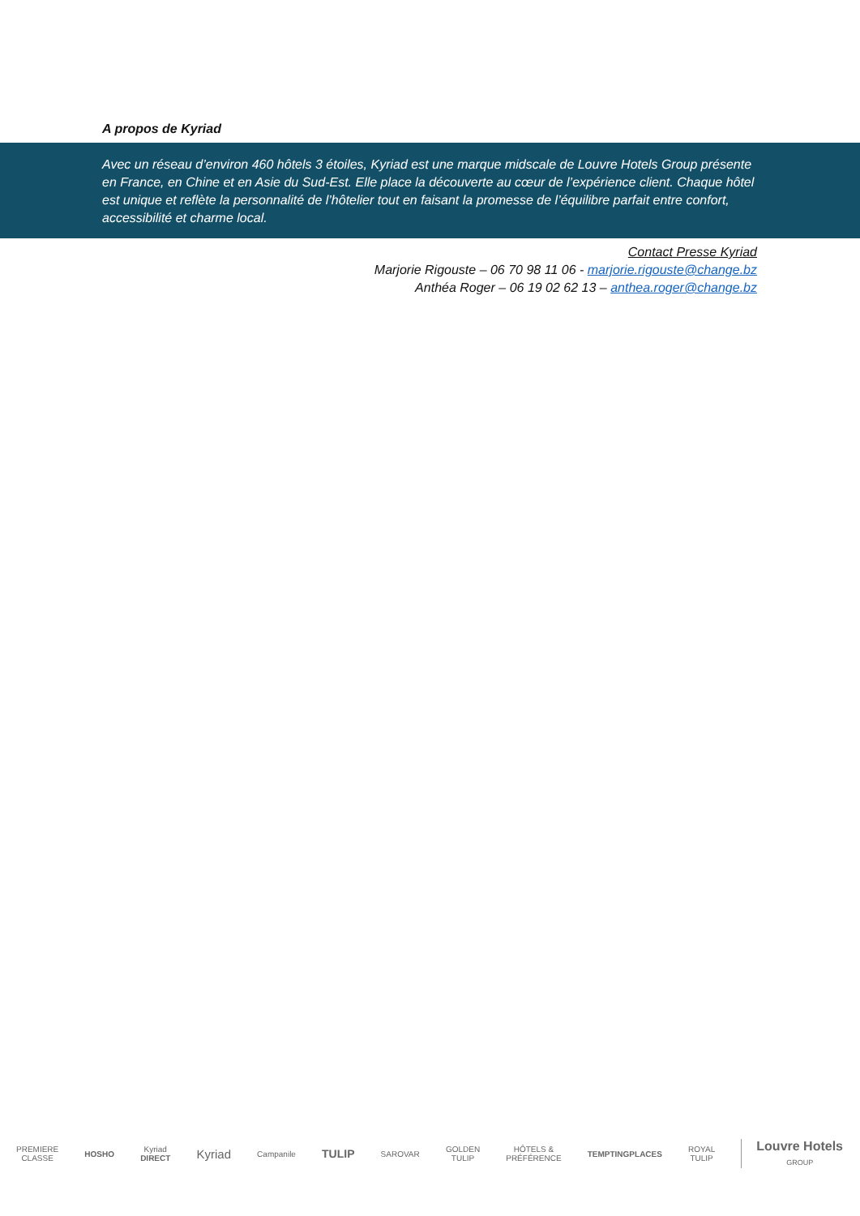A propos de Kyriad
Avec un réseau d’environ 460 hôtels 3 étoiles, Kyriad est une marque midscale de Louvre Hotels Group présente en France, en Chine et en Asie du Sud-Est. Elle place la découverte au cœur de l’expérience client. Chaque hôtel est unique et reflète la personnalité de l’hôtelier tout en faisant la promesse de l’équilibre parfait entre confort, accessibilité et charme local.
Contact Presse Kyriad
Marjorie Rigouste – 06 70 98 11 06 - marjorie.rigouste@change.bz
Anthéa Roger – 06 19 02 62 13 – anthea.roger@change.bz
PREMIERE
CLASSE HOSHO Kyriad
DIRECT Kyriad Campanile TULIP SAROVAR GOLDEN
TULIP HÔTELS &
PRÉFÉRENCE TEMPTINGPLACES ROYAL
TULIP Louvre Hotels
GROUP